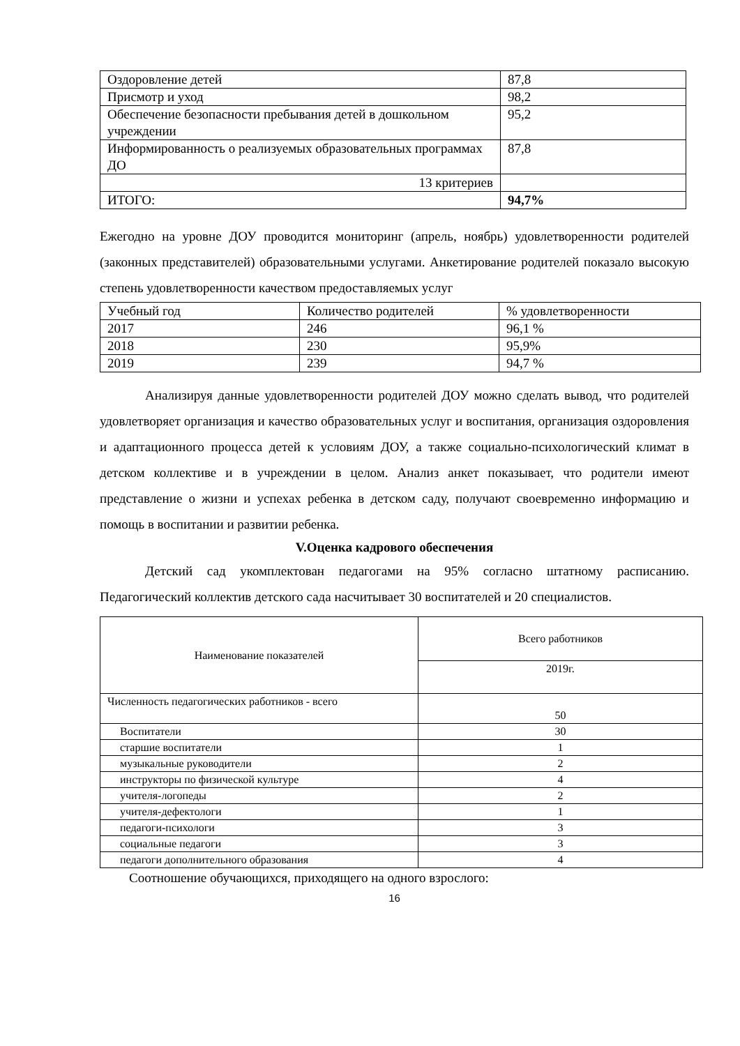| Оздоровление детей | 87,8 |
| Присмотр и уход | 98,2 |
| Обеспечение безопасности пребывания детей в дошкольном учреждении | 95,2 |
| Информированность о реализуемых образовательных программах ДО | 87,8 |
| 13 критериев | |
| ИТОГО: | 94,7% |
Ежегодно на уровне ДОУ проводится мониторинг (апрель, ноябрь) удовлетворенности родителей (законных представителей) образовательными услугами. Анкетирование родителей показало высокую степень удовлетворенности качеством предоставляемых услуг
| Учебный год | Количество родителей | % удовлетворенности |
| 2017 | 246 | 96,1 % |
| 2018 | 230 | 95,9% |
| 2019 | 239 | 94,7 % |
Анализируя данные удовлетворенности родителей ДОУ можно сделать вывод, что родителей удовлетворяет организация и качество образовательных услуг и воспитания, организация оздоровления и адаптационного процесса детей к условиям ДОУ, а также социально-психологический климат в детском коллективе и в учреждении в целом. Анализ анкет показывает, что родители имеют представление о жизни и успехах ребенка в детском саду, получают своевременно информацию и помощь в воспитании и развитии ребенка.
V.Оценка кадрового обеспечения
Детский сад укомплектован педагогами на 95% согласно штатному расписанию. Педагогический коллектив детского сада насчитывает 30 воспитателей и 20 специалистов.
| Наименование показателей | Всего работников |
| --- | --- |
| | 2019г. |
| Численность педагогических работников - всего | 50 |
| Воспитатели | 30 |
| старшие воспитатели | 1 |
| музыкальные руководители | 2 |
| инструкторы по физической культуре | 4 |
| учителя-логопеды | 2 |
| учителя-дефектологи | 1 |
| педагоги-психологи | 3 |
| социальные педагоги | 3 |
| педагоги дополнительного образования | 4 |
Соотношение обучающихся, приходящего на одного взрослого:
16